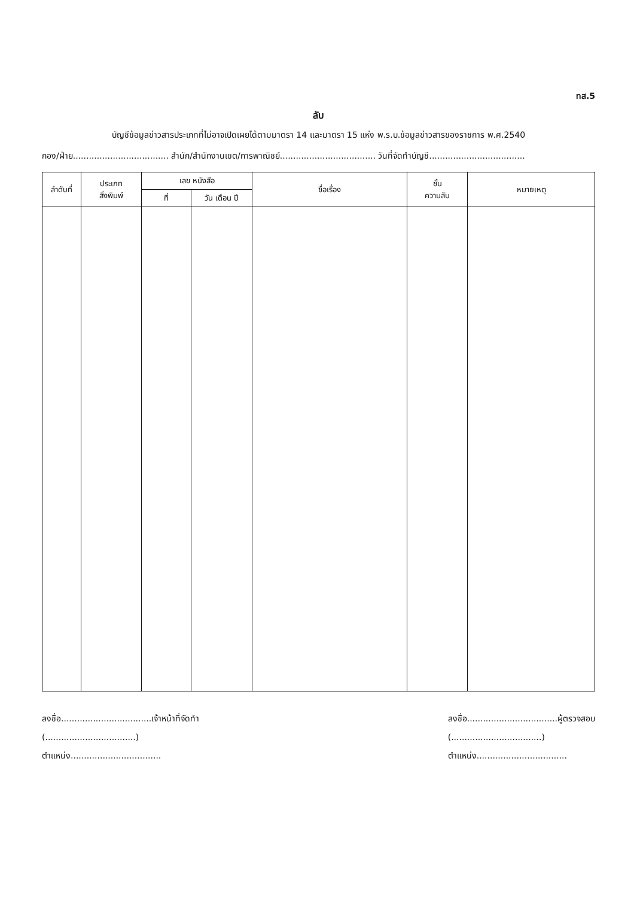ทส.5
ลับ
บัญชีข้อมูลข่าวสารประเภทที่ไม่อาจเปิดเผยได้ตามมาตรา 14 และมาตรา 15 แห่ง พ.ร.บ.ข้อมูลข่าวสารของราชการ พ.ศ.2540
กอง/ฝ่าย.................................... สำนัก/สำนักงานเขต/การพาณิชย์.................................... วันที่จัดทำบัญชี....................................
| ลำดับที่ | ประเภท สิ่งพิมพ์ | เลข หนังสือ | | ชื่อเรื่อง | ชั้น ความลับ | หมายเหตุ |
| --- | --- | --- | --- | --- | --- | --- |
| | | ที่ | วัน เดือน ปี | | | |
ลงชื่อ..................................เจ้าหน้าที่จัดทำ
(..................................)
ตำแหน่ง..................................
ลงชื่อ..................................ผู้ตรวจสอบ
(..................................)
ตำแหน่ง..................................